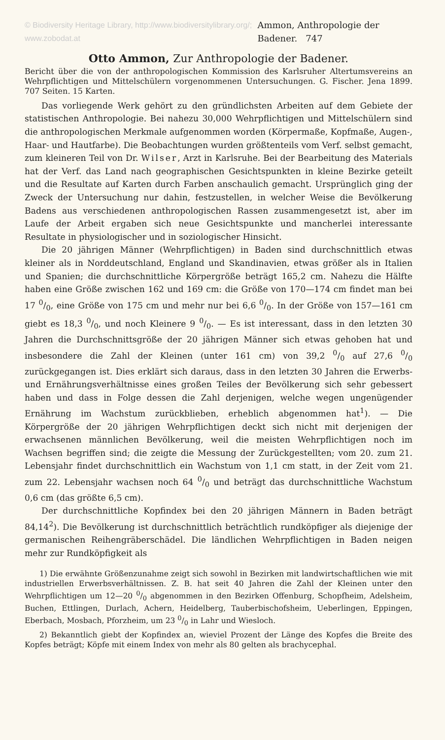© Biodiversity Heritage Library, http://www.biodiversitylibrary.org/; www.zobodat.at Ammon, Anthropologie der Badener. 747
Otto Ammon, Zur Anthropologie der Badener.
Bericht über die von der anthropologischen Kommission des Karlsruher Altertumsvereins an Wehrpflichtigen und Mittelschülern vorgenommenen Untersuchungen. G. Fischer. Jena 1899. 707 Seiten. 15 Karten.
Das vorliegende Werk gehört zu den gründlichsten Arbeiten auf dem Gebiete der statistischen Anthropologie. Bei nahezu 30,000 Wehrpflichtigen und Mittelschülern sind die anthropologischen Merkmale aufgenommen worden (Körpermaße, Kopfmaße, Augen-, Haar- und Hautfarbe). Die Beobachtungen wurden größtenteils vom Verf. selbst gemacht, zum kleineren Teil von Dr. Wilser, Arzt in Karlsruhe. Bei der Bearbeitung des Materials hat der Verf. das Land nach geographischen Gesichtspunkten in kleine Bezirke geteilt und die Resultate auf Karten durch Farben anschaulich gemacht. Ursprünglich ging der Zweck der Untersuchung nur dahin, festzustellen, in welcher Weise die Bevölkerung Badens aus verschiedenen anthropologischen Rassen zusammengesetzt ist, aber im Laufe der Arbeit ergaben sich neue Gesichtspunkte und mancherlei interessante Resultate in physiologischer und in soziologischer Hinsicht.
Die 20 jährigen Männer (Wehrpflichtigen) in Baden sind durchschnittlich etwas kleiner als in Norddeutschland, England und Skandinavien, etwas größer als in Italien und Spanien; die durchschnittliche Körpergröße beträgt 165,2 cm. Nahezu die Hälfte haben eine Größe zwischen 162 und 169 cm: die Größe von 170—174 cm findet man bei 17 0/0, eine Größe von 175 cm und mehr nur bei 6,6 0/0. In der Größe von 157—161 cm giebt es 18,3 0/0, und noch Kleinere 9 0/0. — Es ist interessant, dass in den letzten 30 Jahren die Durchschnittsgröße der 20 jährigen Männer sich etwas gehoben hat und insbesondere die Zahl der Kleinen (unter 161 cm) von 39,2 0/0 auf 27,6 0/0 zurückgegangen ist. Dies erklärt sich daraus, dass in den letzten 30 Jahren die Erwerbs- und Ernährungsverhältnisse eines großen Teiles der Bevölkerung sich sehr gebessert haben und dass in Folge dessen die Zahl derjenigen, welche wegen ungenügender Ernährung im Wachstum zurückblieben, erheblich abgenommen hat<sup>1</sup>). — Die Körpergröße der 20 jährigen Wehrpflichtigen deckt sich nicht mit derjenigen der erwachsenen männlichen Bevölkerung, weil die meisten Wehrpflichtigen noch im Wachsen begriffen sind; die zeigte die Messung der Zurückgestellten; vom 20. zum 21. Lebensjahr findet durchschnittlich ein Wachstum von 1,1 cm statt, in der Zeit vom 21. zum 22. Lebensjahr wachsen noch 64 0/0 und beträgt das durchschnittliche Wachstum 0,6 cm (das größte 6,5 cm).
Der durchschnittliche Kopfindex bei den 20 jährigen Männern in Baden beträgt 84,14<sup>2</sup>). Die Bevölkerung ist durchschnittlich beträchtlich rundköpfiger als diejenige der germanischen Reihengräberschädel. Die ländlichen Wehrpflichtigen in Baden neigen mehr zur Rundköpfigkeit als
1) Die erwähnte Größenzunahme zeigt sich sowohl in Bezirken mit landwirtschaftlichen wie mit industriellen Erwerbsverhältnissen. Z. B. hat seit 40 Jahren die Zahl der Kleinen unter den Wehrpflichtigen um 12—20 0/0 abgenommen in den Bezirken Offenburg, Schopfheim, Adelsheim, Buchen, Ettlingen, Durlach, Achern, Heidelberg, Tauberbischofsheim, Ueberlingen, Eppingen, Eberbach, Mosbach, Pforzheim, um 23 0/0 in Lahr und Wiesloch.
2) Bekanntlich giebt der Kopfindex an, wieviel Prozent der Länge des Kopfes die Breite des Kopfes beträgt; Köpfe mit einem Index von mehr als 80 gelten als brachycephal.